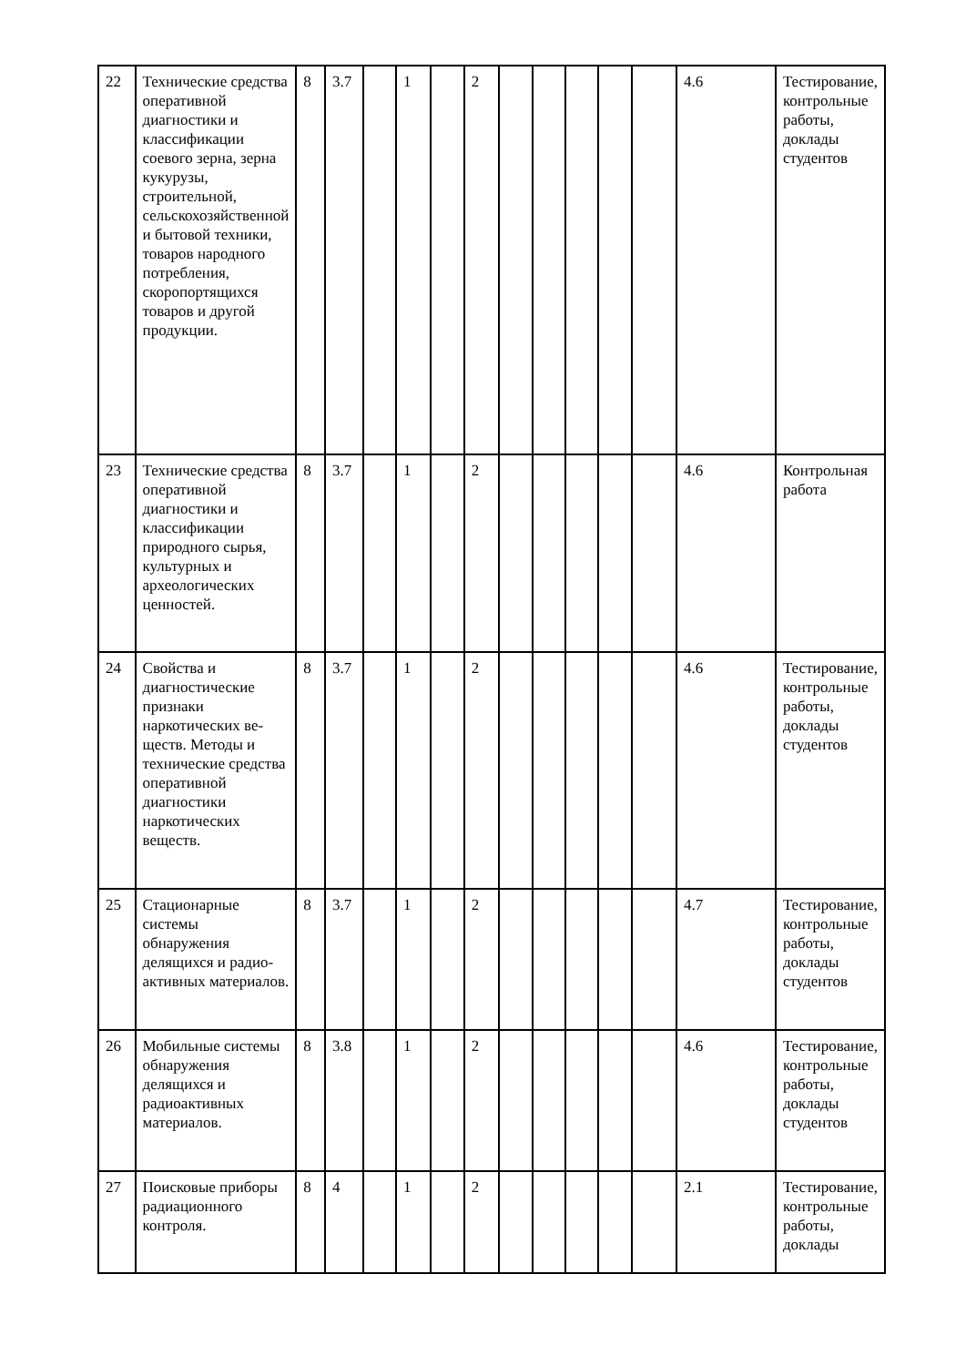| 22 | Технические средства оперативной диагностики и классификации соевого зерна, зерна кукурузы, строительной, сельскохозяйственной и бытовой техники, товаров народного потребления, скоропортящихся товаров и другой продукции. | 8 | 3.7 | | 1 | | 2 | | | | | | 4.6 | Тестирование, контрольные работы, доклады студентов |
| 23 | Технические средства оперативной диагностики и классификации природного сырья, культурных и археологических ценностей. | 8 | 3.7 | | 1 | | 2 | | | | | | 4.6 | Контрольная работа |
| 24 | Свойства и диагностические признаки наркотических ве-ществ. Методы и технические средства оперативной диагностики наркотических веществ. | 8 | 3.7 | | 1 | | 2 | | | | | | 4.6 | Тестирование, контрольные работы, доклады студентов |
| 25 | Стационарные системы обнаружения делящихся и радио-активных материалов. | 8 | 3.7 | | 1 | | 2 | | | | | | 4.7 | Тестирование, контрольные работы, доклады студентов |
| 26 | Мобильные системы обнаружения делящихся и радиоактивных материалов. | 8 | 3.8 | | 1 | | 2 | | | | | | 4.6 | Тестирование, контрольные работы, доклады студентов |
| 27 | Поисковые приборы радиационного контроля. | 8 | 4 | | 1 | | 2 | | | | | | 2.1 | Тестирование, контрольные работы, доклады |